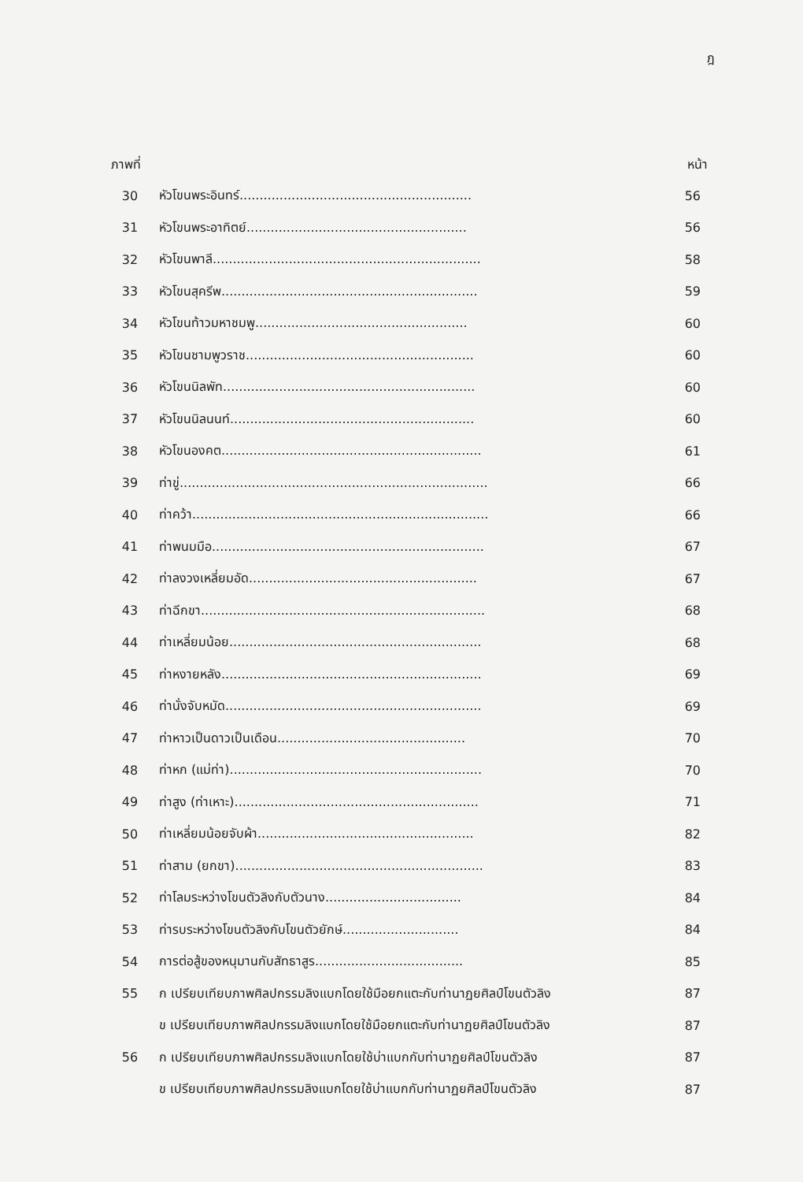ฎ
| ภาพที่ | | หน้า |
| --- | --- | --- |
| 30 | หัวโขนพระอินทร์.......................................................... | 56 |
| 31 | หัวโขนพระอาทิตย์....................................................... | 56 |
| 32 | หัวโขนพาลี................................................................... | 58 |
| 33 | หัวโขนสุครีพ................................................................ | 59 |
| 34 | หัวโขนท้าวมหาชมพู..................................................... | 60 |
| 35 | หัวโขนชามพูวราช......................................................... | 60 |
| 36 | หัวโขนนิลพัท............................................................... | 60 |
| 37 | หัวโขนนิลนนท์............................................................. | 60 |
| 38 | หัวโขนองคต................................................................. | 61 |
| 39 | ท่าขู่............................................................................. | 66 |
| 40 | ท่าคว้า.......................................................................... | 66 |
| 41 | ท่าพนมมือ.................................................................... | 67 |
| 42 | ท่าลงวงเหลี่ยมอัด......................................................... | 67 |
| 43 | ท่าฉีกขา....................................................................... | 68 |
| 44 | ท่าเหลี่ยมน้อย............................................................... | 68 |
| 45 | ท่าหงายหลัง................................................................. | 69 |
| 46 | ท่านั่งจับหมัด................................................................ | 69 |
| 47 | ท่าหาวเป็นดาวเป็นเดือน............................................... | 70 |
| 48 | ท่าหก (แม่ท่า)............................................................... | 70 |
| 49 | ท่าสูง (ท่าเหาะ)............................................................. | 71 |
| 50 | ท่าเหลี่ยมน้อยจับผ้า...................................................... | 82 |
| 51 | ท่าสาม (ยกขา).............................................................. | 83 |
| 52 | ท่าโลมระหว่างโขนตัวลิงกับตัวนาง.................................. | 84 |
| 53 | ท่ารบระหว่างโขนตัวลิงกับโขนตัวยักษ์............................. | 84 |
| 54 | การต่อสู้ของหนุมานกับสัทธาสูร..................................... | 85 |
| 55 | ก เปรียบเทียบภาพศิลปกรรมลิงแบกโดยใช้มือยกแตะกับท่านาฏยศิลป์โขนตัวลิง | 87 |
| | ข เปรียบเทียบภาพศิลปกรรมลิงแบกโดยใช้มือยกแตะกับท่านาฏยศิลป์โขนตัวลิง | 87 |
| 56 | ก เปรียบเทียบภาพศิลปกรรมลิงแบกโดยใช้บ่าแบกกับท่านาฏยศิลป์โขนตัวลิง | 87 |
| | ข เปรียบเทียบภาพศิลปกรรมลิงแบกโดยใช้บ่าแบกกับท่านาฏยศิลป์โขนตัวลิง | 87 |